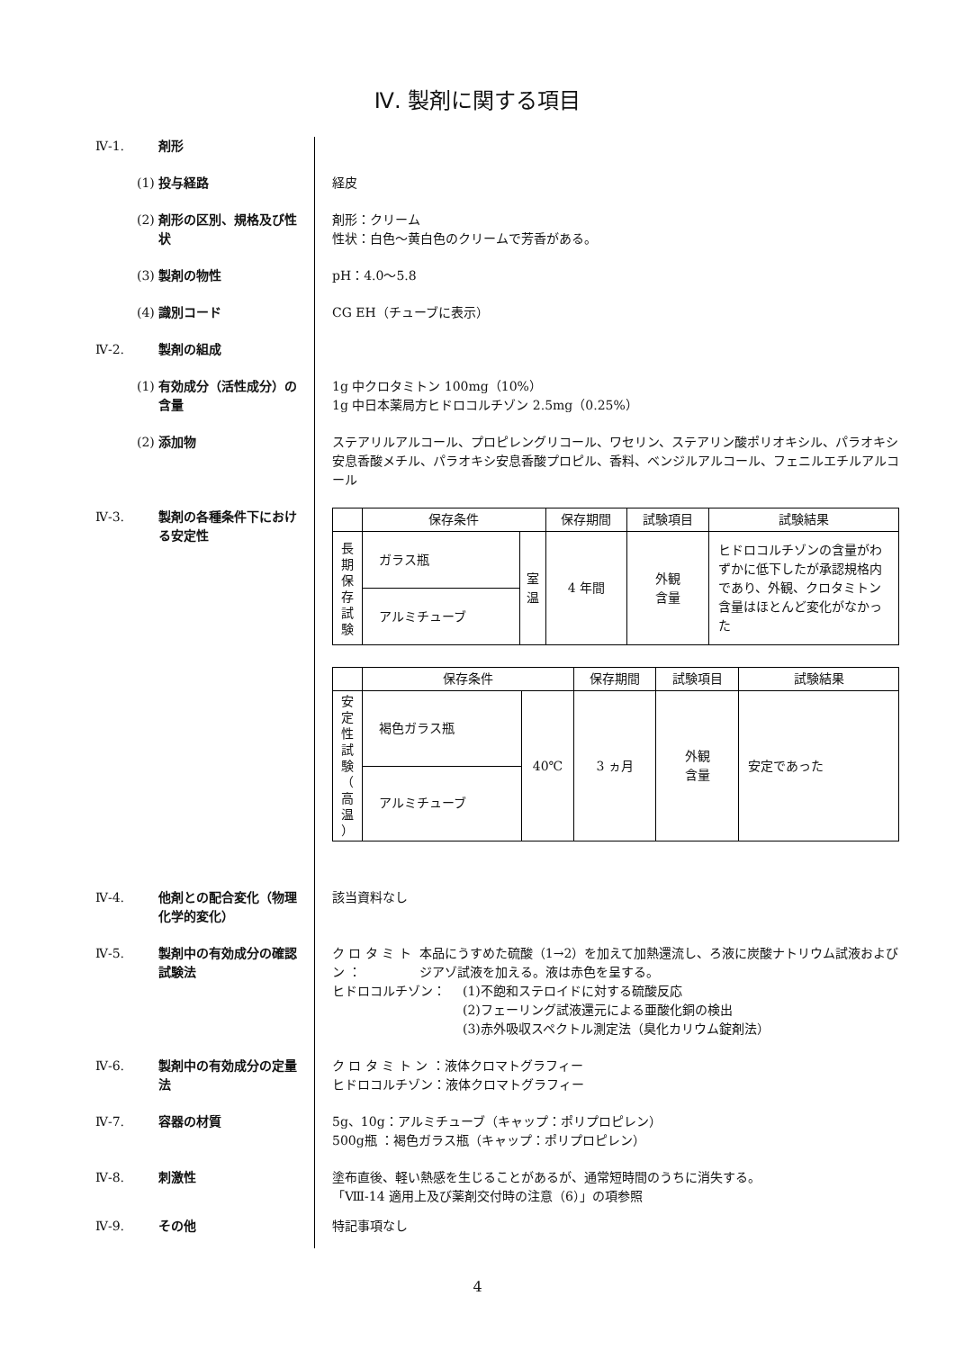Ⅳ. 製剤に関する項目
Ⅳ-1. 剤形
(1) 投与経路 経皮
(2) 剤形の区別、規格及び性状 剤形：クリーム
性状：白色～黄白色のクリームで芳香がある。
(3) 製剤の物性 pH：4.0～5.8
(4) 識別コード CG EH（チューブに表示）
Ⅳ-2. 製剤の組成
(1) 有効成分（活性成分）の含量 1g 中クロタミトン 100mg（10%）
1g 中日本薬局方ヒドロコルチゾン 2.5mg（0.25%）
(2) 添加物 ステアリルアルコール、プロピレングリコール、ワセリン、ステアリン酸ポリオキシル、パラオキシ安息香酸メチル、パラオキシ安息香酸プロピル、香料、ベンジルアルコール、フェニルエチルアルコール
Ⅳ-3. 製剤の各種条件下における安定性
| | 保存条件 | | 保存期間 | 試験項目 | 試験結果 |
| --- | --- | --- | --- | --- | --- |
| 長 期 保 存 試 験 | ガラス瓶 | 室 温 | 4 年間 | 外観 含量 | ヒドロコルチゾンの含量がわずかに低下したが承認規格内であり、外観、クロタミトン含量はほとんど変化がなかった |
| | アルミチューブ | | | | |
| | 保存条件 | | 保存期間 | 試験項目 | 試験結果 |
| --- | --- | --- | --- | --- | --- |
| 安 定 性 試 験 （ 高 温 ） | 褐色ガラス瓶 | 40℃ | 3 ヵ月 | 外観 含量 | 安定であった |
| | アルミチューブ | | | | |
Ⅳ-4. 他剤との配合変化（物理化学的変化）
該当資料なし
Ⅳ-5. 製剤中の有効成分の確認試験法
ク ロ タ ミ ト ン ：
本品にうすめた硫酸（1→2）を加えて加熱還流し、ろ液に炭酸ナトリウム試液およびジアゾ試液を加える。液は赤色を呈する。
ヒドロコルチゾン： (1)不飽和ステロイドに対する硫酸反応
(2)フェーリング試液還元による亜酸化銅の検出
(3)赤外吸収スペクトル測定法（臭化カリウム錠剤法）
Ⅳ-6. 製剤中の有効成分の定量法
ク ロ タ ミ ト ン ：液体クロマトグラフィー
ヒドロコルチゾン：液体クロマトグラフィー
Ⅳ-7. 容器の材質 5g、10g：アルミチューブ（キャップ：ポリプロピレン）
500g瓶 ：褐色ガラス瓶（キャップ：ポリプロピレン）
Ⅳ-8. 刺激性 塗布直後、軽い熱感を生じることがあるが、通常短時間のうちに消失する。
「Ⅷ-14 適用上及び薬剤交付時の注意（6）」の項参照
Ⅳ-9. その他 特記事項なし
4